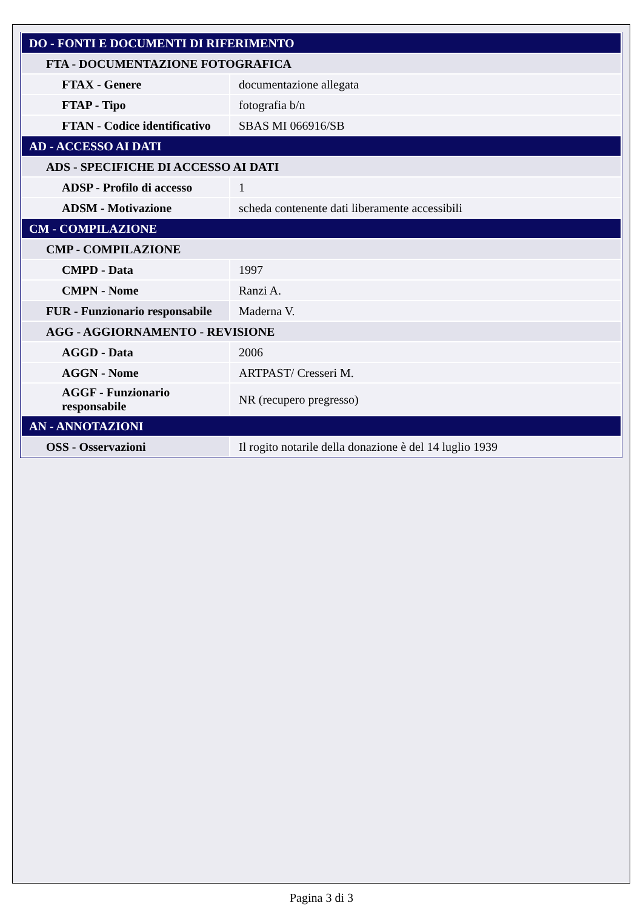| DO - FONTI E DOCUMENTI DI RIFERIMENTO | |
| FTA - DOCUMENTAZIONE FOTOGRAFICA | |
| FTAX - Genere | documentazione allegata |
| FTAP - Tipo | fotografia b/n |
| FTAN - Codice identificativo | SBAS MI 066916/SB |
| AD - ACCESSO AI DATI | |
| ADS - SPECIFICHE DI ACCESSO AI DATI | |
| ADSP - Profilo di accesso | 1 |
| ADSM - Motivazione | scheda contenente dati liberamente accessibili |
| CM - COMPILAZIONE | |
| CMP - COMPILAZIONE | |
| CMPD - Data | 1997 |
| CMPN - Nome | Ranzi A. |
| FUR - Funzionario responsabile | Maderna V. |
| AGG - AGGIORNAMENTO - REVISIONE | |
| AGGD - Data | 2006 |
| AGGN - Nome | ARTPAST/ Cresseri M. |
| AGGF - Funzionario responsabile | NR (recupero pregresso) |
| AN - ANNOTAZIONI | |
| OSS - Osservazioni | Il rogito notarile della donazione è del 14 luglio 1939 |
Pagina 3 di 3